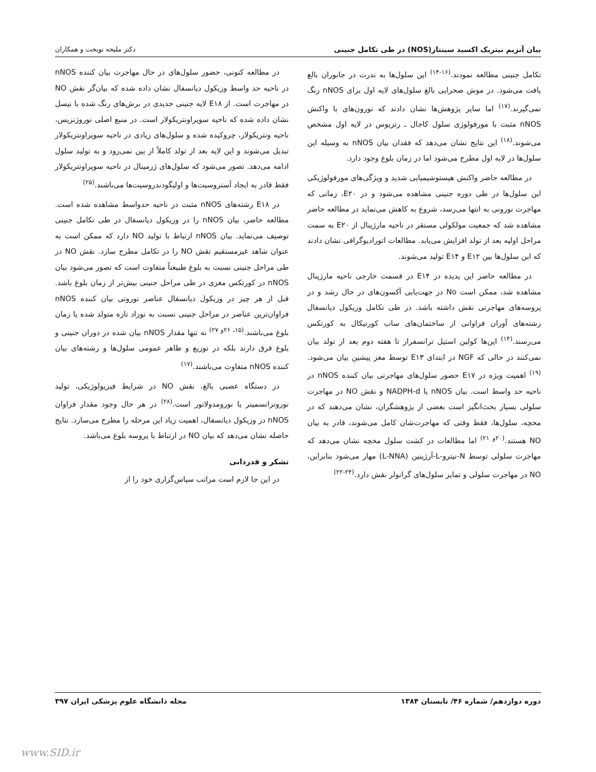بیان آنزیم نیتریک اکسید سینتاز(NOS) در طی تکامل جنینی دکتر ملیحه نوبخت و همکاران
تکامل جنینی مطالعه نمودند.<sup>(۱۶-۱۴)</sup> این سلول‌ها به ندرت در جانوران بالغ یافت می‌شود. در موش صحرایی بالغ سلول‌های لایه اول برای nNOS رنگ نمی‌گیرند.<sup>(۱۷)</sup> اما سایر پژوهش‌ها نشان دادند که نورون‌های با واکنش nNOS مثبت با مورفولوژی سلول کاجال ـ رتزیوس در لایه اول مشخص می‌شوند.<sup>(۱۸)</sup> این نتایج نشان می‌دهد که فقدان بیان nNOS به وسیله این سلول‌ها در لایه اول مطرح می‌شود اما در زمان بلوغ وجود دارد.
در مطالعه حاضر واکنش هیستوشیمیایی شدید و ویژگی‌های مورفولوژیکی این سلول‌ها در طی دوره جنینی مشاهده می‌شود و در E۲۰، زمانی که مهاجرت نورونی به انتها می‌رسد، شروع به کاهش می‌نماید در مطالعه حاضر مشاهده شد که جمعیت مولکولی مستقر در ناحیه مارژینال از E۲۰ به سمت مراحل اولیه بعد از تولد افزایش می‌یابد. مطالعات اتورادیوگرافی نشان دادند که این سلول‌ها بین E۱۲ و E۱۴ تولید می‌شوند.
در مطالعه حاضر این پدیده در E۱۴ در قسمت خارجی ناحیه مارژینال مشاهده شد، ممکن است No در جهت‌یابی آکسون‌های در حال رشد و در پروسه‌های مهاجرتی نقش داشته باشد. در طی تکامل وزیکول دیانسفال رشته‌های آوران فراوانی از ساختمان‌های ساب کورتیکال به کورتکس می‌رسند.<sup>(۱۴)</sup> این‌ها کولین استیل ترانسفراز تا هفته دوم بعد از تولد بیان نمی‌کنند در حالی که NGF در ابتدای E۱۳ توسط مغز پیشین بیان می‌شود.<sup>(۱۹)</sup> اهمیت ویژه در E۱۷ حضور سلول‌های مهاجرتی بیان کننده nNOS در ناحیه حد واسط است. بیان nNOS یا NADPH-d و نقش NO در مهاجرت سلولی بسیار بحث‌انگیز است بعضی از پژوهشگران، نشان می‌دهند که در مخچه، سلول‌ها، فقط وقتی که مهاجرت‌شان کامل می‌شوند، قادر به بیان NO هستند.<sup>(۲۰و ۲۱)</sup> اما مطالعات در کشت سلول مخچه نشان می‌دهد که مهاجرت سلولی توسط N-نیترو-L-آرژینین (L-NNA) مهار می‌شود بنابراین، NO در مهاجرت سلولی و تمایز سلول‌های گرانولر نقش دارد.<sup>(۲۴-۲۲)</sup>
در مطالعه کنونی، حضور سلول‌های در حال مهاجرت بیان کننده nNOS در ناحیه حد واسط وزیکول دیانسفال نشان داده شده که بیان‌گر نقش NO در مهاجرت است. از E۱۸ لایه جنینی جدیدی در برش‌های رنگ شده با نیسل نشان داده شده که ناحیه سوپراونتریکولار است. در منبع اصلی نوروژنزیس، ناحیه ونتریکولار، چروکیده شده و سلول‌های زیادی در ناحیه سوپراونتریکولار تبدیل می‌شوند و این لایه بعد از تولد کاملاً از بین نمی‌رود و به تولید سلول ادامه می‌دهد. تصور می‌شود که سلول‌های ژرمینال در ناحیه سوپراونتریکولار فقط قادر به ایجاد آستروسیت‌ها و اولیگودندروسیت‌ها می‌باشند.<sup>(۲۵)</sup>
در E۱۸ رشته‌های nNOS مثبت در ناحیه حدواسط مشاهده شده است. مطالعه حاضر، بیان nNOS را در وزیکول دیانسفال در طی تکامل جنینی توصیف می‌نماید. بیان nNOS ارتباط با تولید NO دارد که ممکن است به عنوان شاهد غیرمستقیم نقش NO را در تکامل مطرح سازد. نقش NO در طی مراحل جنینی نسبت به بلوغ طبیعتاً متفاوت است که تصور می‌شود بیان nNOS در کورتکس مغزی در طی مراحل جنینی بیش‌تر از زمان بلوغ باشد. قبل از هر چیز در وزیکول دیانسفال عناصر نورونی بیان کننده nNOS فراوان‌ترین عناصر در مراحل جنینی نسبت به نوزاد تازه متولد شده یا زمان بلوغ می‌باشند.<sup>(۱۵، ۲۶و ۲۷)</sup> نه تنها مقدار nNOS بیان شده در دوران جنینی و بلوغ فرق دارند بلکه در توزیع و ظاهر عمومی سلول‌ها و رشته‌های بیان کننده nNOS متفاوت می‌باشند.<sup>(۱۷)</sup>
در دستگاه عصبی بالغ، نقش NO در شرایط فیزیولوژیکی، تولید نوروترانسمیتر یا نورومدولاتور است.<sup>(۲۸)</sup> در هر حال وجود مقدار فراوان nNOS در وزیکول دیانسفال، اهمیت زیاد این مرحله را مطرح می‌سازد. نتایج حاصله نشان می‌دهد که بیان NO در ارتباط با پروسه بلوغ می‌باشد.
تشکر و قدردانی
در این جا لازم است مراتب سپاس‌گزاری خود را از
دوره دوازدهم/ شماره ۴۶/ تابستان ۱۳۸۴ مجله دانشگاه علوم پزشکی ایران ۳۹۷
www.SID.ir